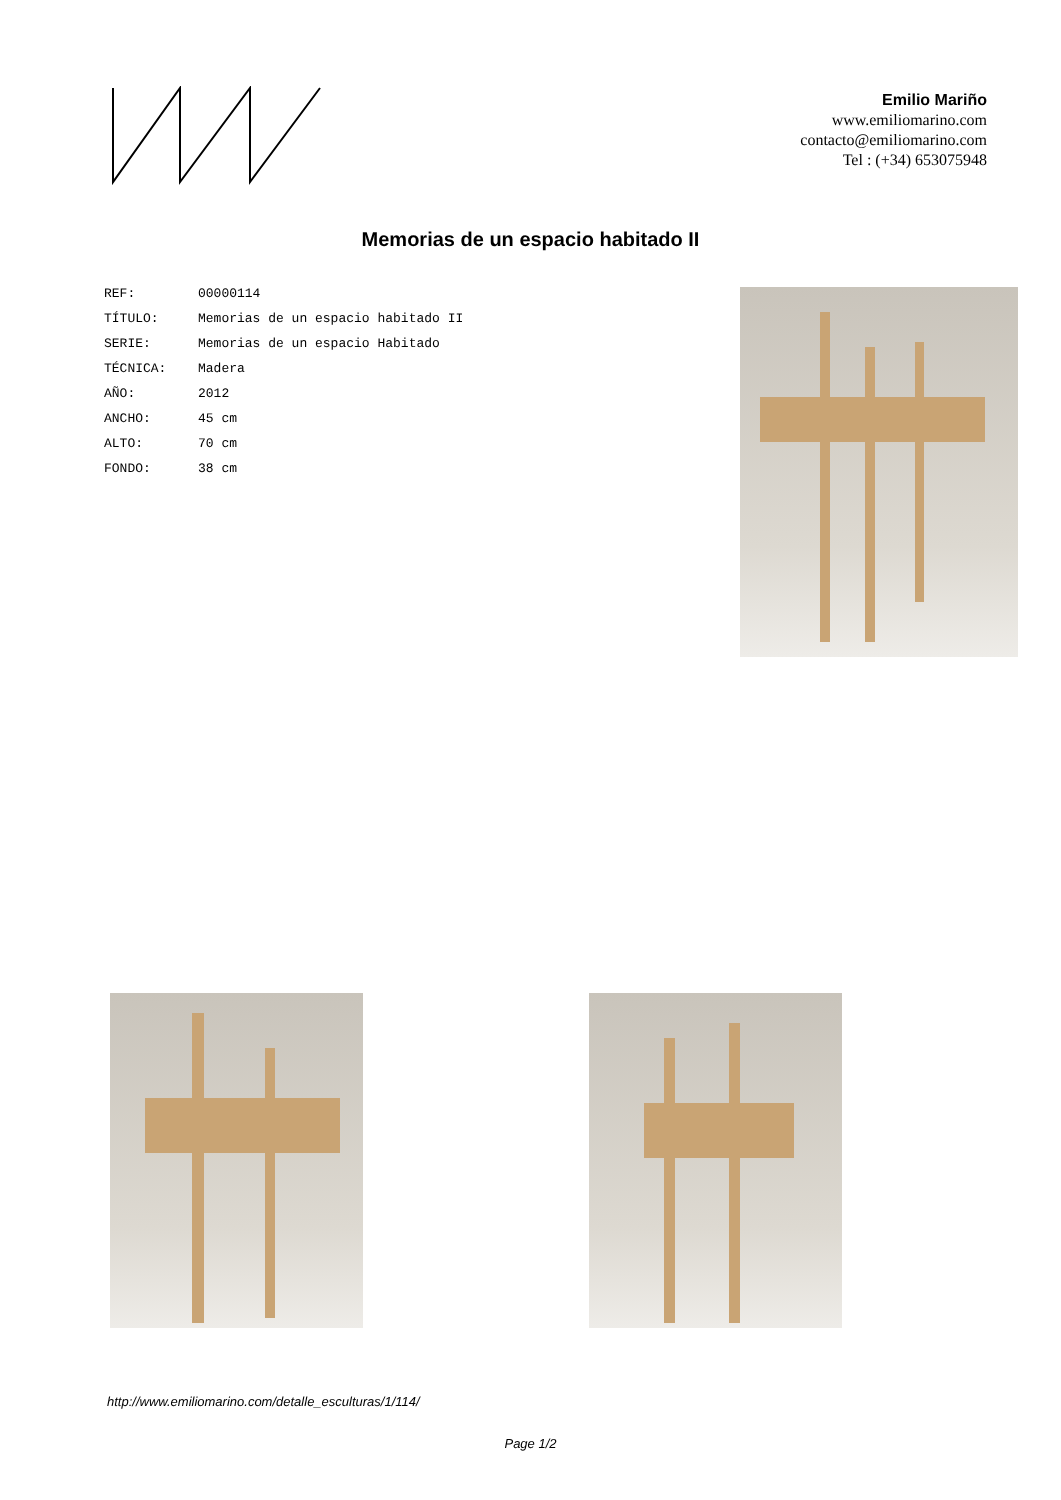Emilio Mariño
www.emiliomarino.com
contacto@emiliomarino.com
Tel : (+34) 653075948
Memorias de un espacio habitado II
| REF: | 00000114 |
| TÍTULO: | Memorias de un espacio habitado II |
| SERIE: | Memorias de un espacio Habitado |
| TÉCNICA: | Madera |
| AÑO: | 2012 |
| ANCHO: | 45 cm |
| ALTO: | 70 cm |
| FONDO: | 38 cm |
http://www.emiliomarino.com/detalle_esculturas/1/114/
Page 1/2